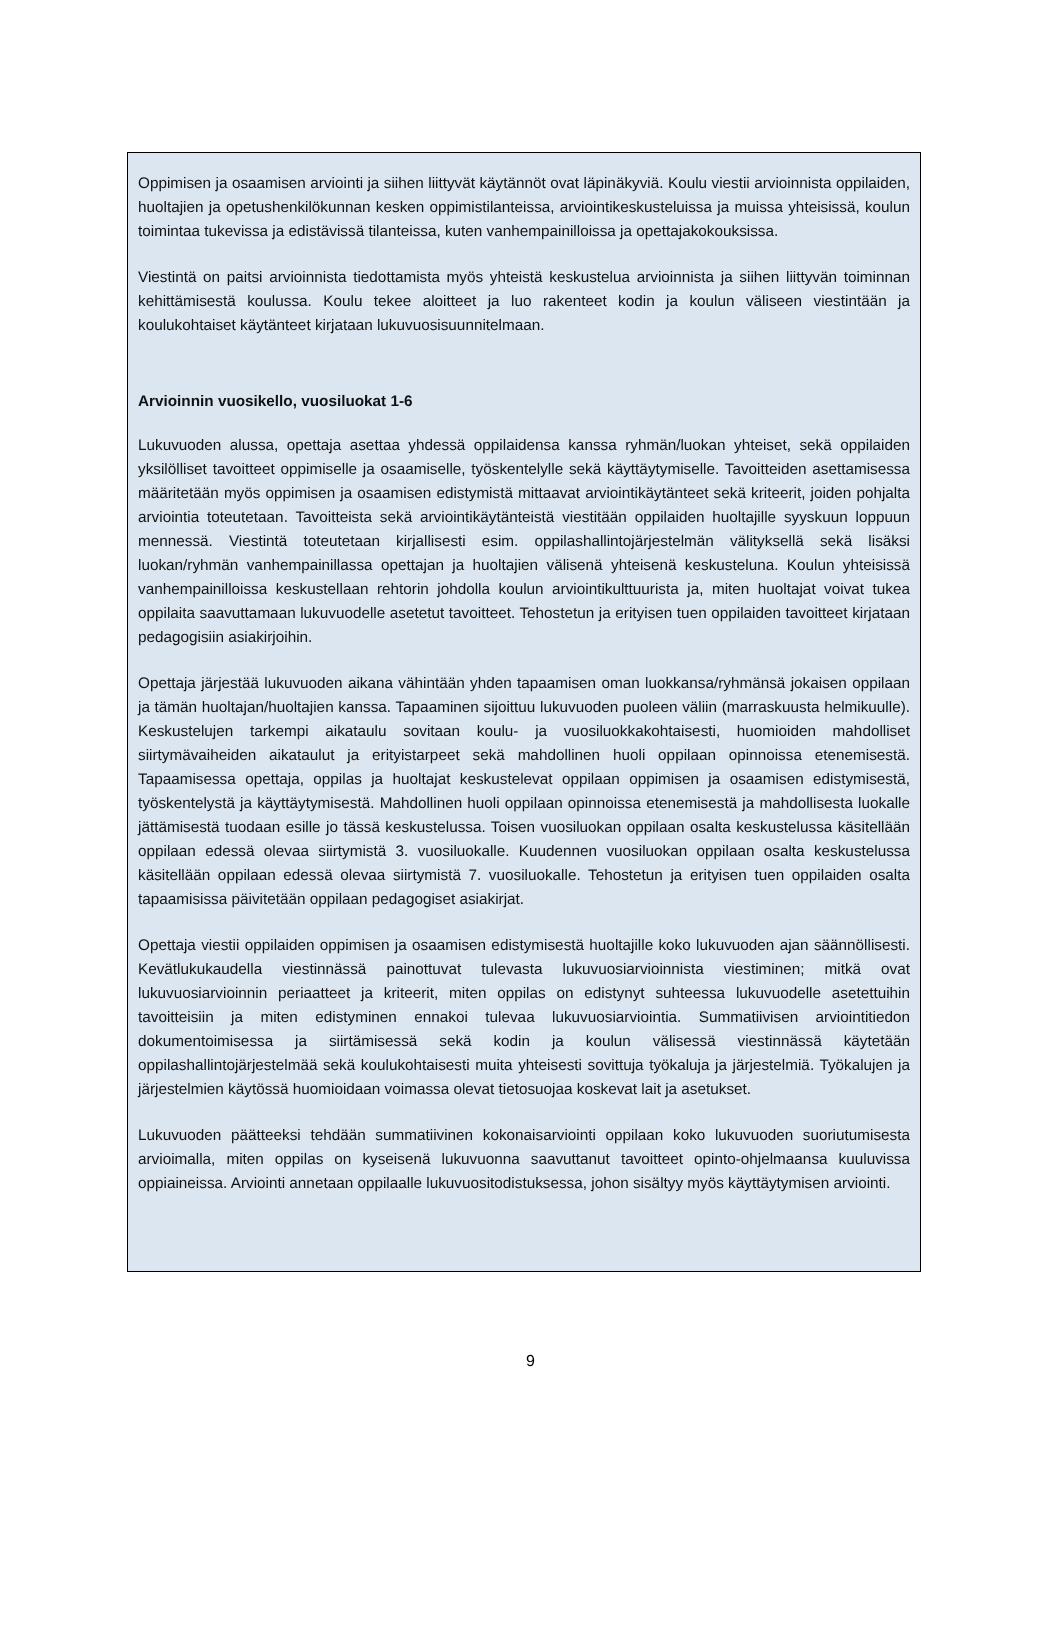Oppimisen ja osaamisen arviointi ja siihen liittyvät käytännöt ovat läpinäkyviä. Koulu viestii arvioinnista oppilaiden, huoltajien ja opetushenkilökunnan kesken oppimistilanteissa, arviointikeskusteluissa ja muissa yhteisissä, koulun toimintaa tukevissa ja edistävissä tilanteissa, kuten vanhempainilloissa ja opettajakokouksissa.
Viestintä on paitsi arvioinnista tiedottamista myös yhteistä keskustelua arvioinnista ja siihen liittyvän toiminnan kehittämisestä koulussa. Koulu tekee aloitteet ja luo rakenteet kodin ja koulun väliseen viestintään ja koulukohtaiset käytänteet kirjataan lukuvuosisuunnitelmaan.
Arvioinnin vuosikello, vuosiluokat 1-6
Lukuvuoden alussa, opettaja asettaa yhdessä oppilaidensa kanssa ryhmän/luokan yhteiset, sekä oppilaiden yksilölliset tavoitteet oppimiselle ja osaamiselle, työskentelylle sekä käyttäytymiselle. Tavoitteiden asettamisessa määritetään myös oppimisen ja osaamisen edistymistä mittaavat arviointikäytänteet sekä kriteerit, joiden pohjalta arviointia toteutetaan. Tavoitteista sekä arviointikäytänteistä viestitään oppilaiden huoltajille syyskuun loppuun mennessä. Viestintä toteutetaan kirjallisesti esim. oppilashallintojärjestelmän välityksellä sekä lisäksi luokan/ryhmän vanhempainillassa opettajan ja huoltajien välisenä yhteisenä keskusteluna. Koulun yhteisissä vanhempainilloissa keskustellaan rehtorin johdolla koulun arviointikulttuurista ja, miten huoltajat voivat tukea oppilaita saavuttamaan lukuvuodelle asetetut tavoitteet. Tehostetun ja erityisen tuen oppilaiden tavoitteet kirjataan pedagogisiin asiakirjoihin.
Opettaja järjestää lukuvuoden aikana vähintään yhden tapaamisen oman luokkansa/ryhmänsä jokaisen oppilaan ja tämän huoltajan/huoltajien kanssa. Tapaaminen sijoittuu lukuvuoden puoleen väliin (marraskuusta helmikuulle). Keskustelujen tarkempi aikataulu sovitaan koulu- ja vuosiluokkakohtaisesti, huomioiden mahdolliset siirtymävaiheiden aikataulut ja erityistarpeet sekä mahdollinen huoli oppilaan opinnoissa etenemisestä. Tapaamisessa opettaja, oppilas ja huoltajat keskustelevat oppilaan oppimisen ja osaamisen edistymisestä, työskentelystä ja käyttäytymisestä. Mahdollinen huoli oppilaan opinnoissa etenemisestä ja mahdollisesta luokalle jättämisestä tuodaan esille jo tässä keskustelussa. Toisen vuosiluokan oppilaan osalta keskustelussa käsitellään oppilaan edessä olevaa siirtymistä 3. vuosiluokalle. Kuudennen vuosiluokan oppilaan osalta keskustelussa käsitellään oppilaan edessä olevaa siirtymistä 7. vuosiluokalle. Tehostetun ja erityisen tuen oppilaiden osalta tapaamisissa päivitetään oppilaan pedagogiset asiakirjat.
Opettaja viestii oppilaiden oppimisen ja osaamisen edistymisestä huoltajille koko lukuvuoden ajan säännöllisesti. Kevätlukukaudella viestinnässä painottuvat tulevasta lukuvuosiarvioinnista viestiminen; mitkä ovat lukuvuosiarvioinnin periaatteet ja kriteerit, miten oppilas on edistynyt suhteessa lukuvuodelle asetettuihin tavoitteisiin ja miten edistyminen ennakoi tulevaa lukuvuosiarviointia. Summatiivisen arviointitiedon dokumentoimisessa ja siirtämisessä sekä kodin ja koulun välisessä viestinnässä käytetään oppilashallintojärjestelmää sekä koulukohtaisesti muita yhteisesti sovittuja työkaluja ja järjestelmiä. Työkalujen ja järjestelmien käytössä huomioidaan voimassa olevat tietosuojaa koskevat lait ja asetukset.
Lukuvuoden päätteeksi tehdään summatiivinen kokonaisarviointi oppilaan koko lukuvuoden suoriutumisesta arvioimalla, miten oppilas on kyseisenä lukuvuonna saavuttanut tavoitteet opinto-ohjelmaansa kuuluvissa oppiaineissa. Arviointi annetaan oppilaalle lukuvuositodistuksessa, johon sisältyy myös käyttäytymisen arviointi.
9